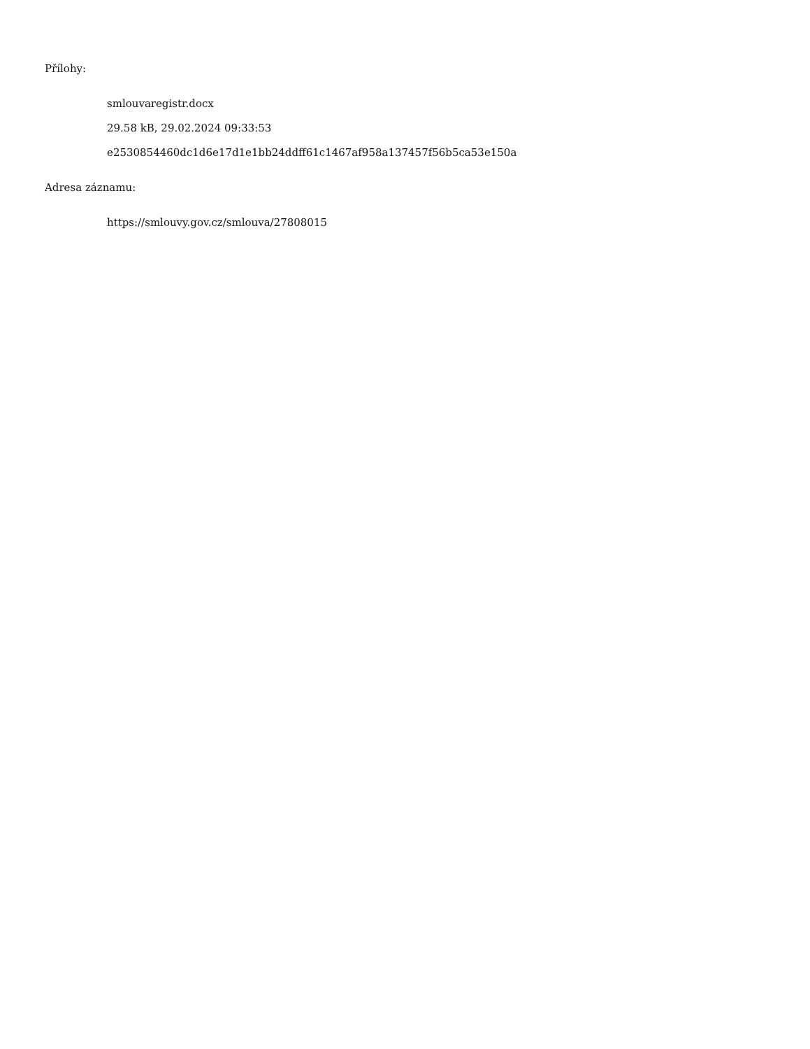Přílohy:
smlouvaregistr.docx
29.58 kB, 29.02.2024 09:33:53
e2530854460dc1d6e17d1e1bb24ddff61c1467af958a137457f56b5ca53e150a
Adresa záznamu:
https://smlouvy.gov.cz/smlouva/27808015